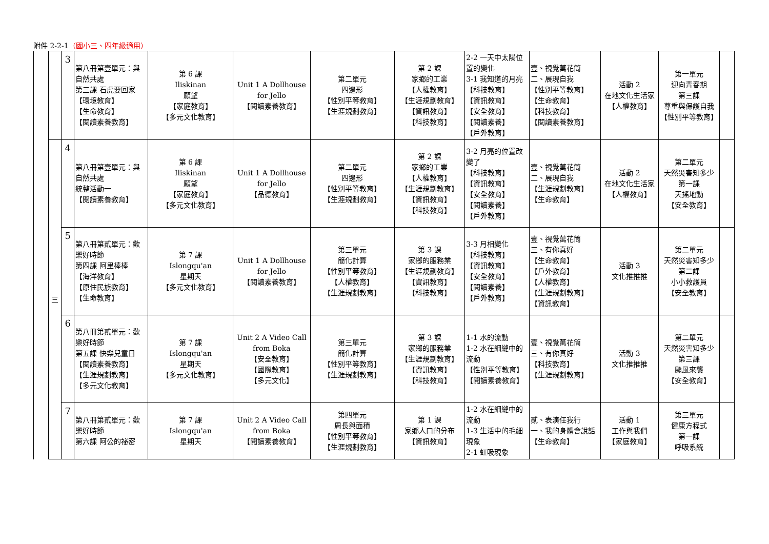附件 2-2-1（國小三、四年級適用）
| | | 3 | 第八冊第壹單元：與自然共處 第三課 石虎要回家 【環境教育】 【生命教育】 【閱讀素養教育】 | 第 6 課 Iliskinan 願望 【家庭教育】 【多元文化教育】 | Unit 1 A Dollhouse for Jello 【閱讀素養教育】 | 第二單元 四邊形 【性別平等教育】 【生涯規劃教育】 | 第 2 課 家鄉的工業 【人權教育】 【生涯規劃教育】 【資訊教育】 【科技教育】 | 2-2 一天中太陽位置的變化 3-1 我知道的月亮 【科技教育】 【資訊教育】 【安全教育】 【閱讀素養】 【戶外教育】 | 壹、視覺萬花筒 二、展現自我 【性別平等教育】 【生命教育】 【科技教育】 【閱讀素養教育】 | 活動 2 在地文化生活家 【人權教育】 | 第一單元 迎向青春期 第三課 尊重與保護自我 【性別平等教育】 | |
| | 三 | 4 | 第八冊第壹單元：與自然共處 統整活動一 【閱讀素養教育】 | 第 6 課 Iliskinan 願望 【家庭教育】 【多元文化教育】 | Unit 1 A Dollhouse for Jello 【品德教育】 | 第二單元 四邊形 【性別平等教育】 【生涯規劃教育】 | 第 2 課 家鄉的工業 【人權教育】 【生涯規劃教育】 【資訊教育】 【科技教育】 | 3-2 月亮的位置改變了 【科技教育】 【資訊教育】 【安全教育】 【閱讀素養】 【戶外教育】 | 壹、視覺萬花筒 二、展現自我 【生涯規劃教育】 【生命教育】 | 活動 2 在地文化生活家 【人權教育】 | 第二單元 天然災害知多少 第一課 天搖地動 【安全教育】 | |
| | | 5 | 第八冊第貳單元：歡樂好時節 第四課 阿里棒棒 【海洋教育】 【原住民族教育】 【生命教育】 | 第 7 課 Islongqu'an 星期天 【多元文化教育】 | Unit 1 A Dollhouse for Jello 【閱讀素養教育】 | 第三單元 簡化計算 【性別平等教育】 【人權教育】 【生涯規劃教育】 | 第 3 課 家鄉的服務業 【生涯規劃教育】 【資訊教育】 【科技教育】 | 3-3 月相變化 【科技教育】 【資訊教育】 【安全教育】 【閱讀素養】 【戶外教育】 | 壹、視覺萬花筒 三、有你真好 【生命教育】 【戶外教育】 【人權教育】 【生涯規劃教育】 【資訊教育】 | 活動 3 文化推推推 | 第二單元 天然災害知多少 第二課 小小救護員 【安全教育】 | |
| | | 6 | 第八冊第貳單元：歡樂好時節 第五課 快樂兒童日 【閱讀素養教育】 【生涯規劃教育】 【多元文化教育】 | 第 7 課 Islongqu'an 星期天 【多元文化教育】 | Unit 2 A Video Call from Boka 【安全教育】 【國際教育】 【多元文化】 | 第三單元 簡化計算 【性別平等教育】 【生涯規劃教育】 | 第 3 課 家鄉的服務業 【生涯規劃教育】 【資訊教育】 【科技教育】 | 1-1 水的流動 1-2 水在細縫中的流動 【性別平等教育】 【閱讀素養教育】 | 壹、視覺萬花筒 三、有你真好 【科技教育】 【生涯規劃教育】 | 活動 3 文化推推推 | 第二單元 天然災害知多少 第三課 颱風來襲 【安全教育】 | |
| | | 7 | 第八冊第貳單元：歡樂好時節 第六課 阿公的祕密 | 第 7 課 Islongqu'an 星期天 | Unit 2 A Video Call from Boka 【閱讀素養教育】 | 第四單元 周長與面積 【性別平等教育】 【生涯規劃教育】 | 第 1 課 家鄉人口的分布 【資訊教育】 | 1-2 水在細縫中的流動 1-3 生活中的毛細現象 2-1 虹吸現象 | 貳、表演任我行 一、我的身體會說話 【生命教育】 | 活動 1 工作與我們 【家庭教育】 | 第三單元 健康方程式 第一課 呼吸系統 | |